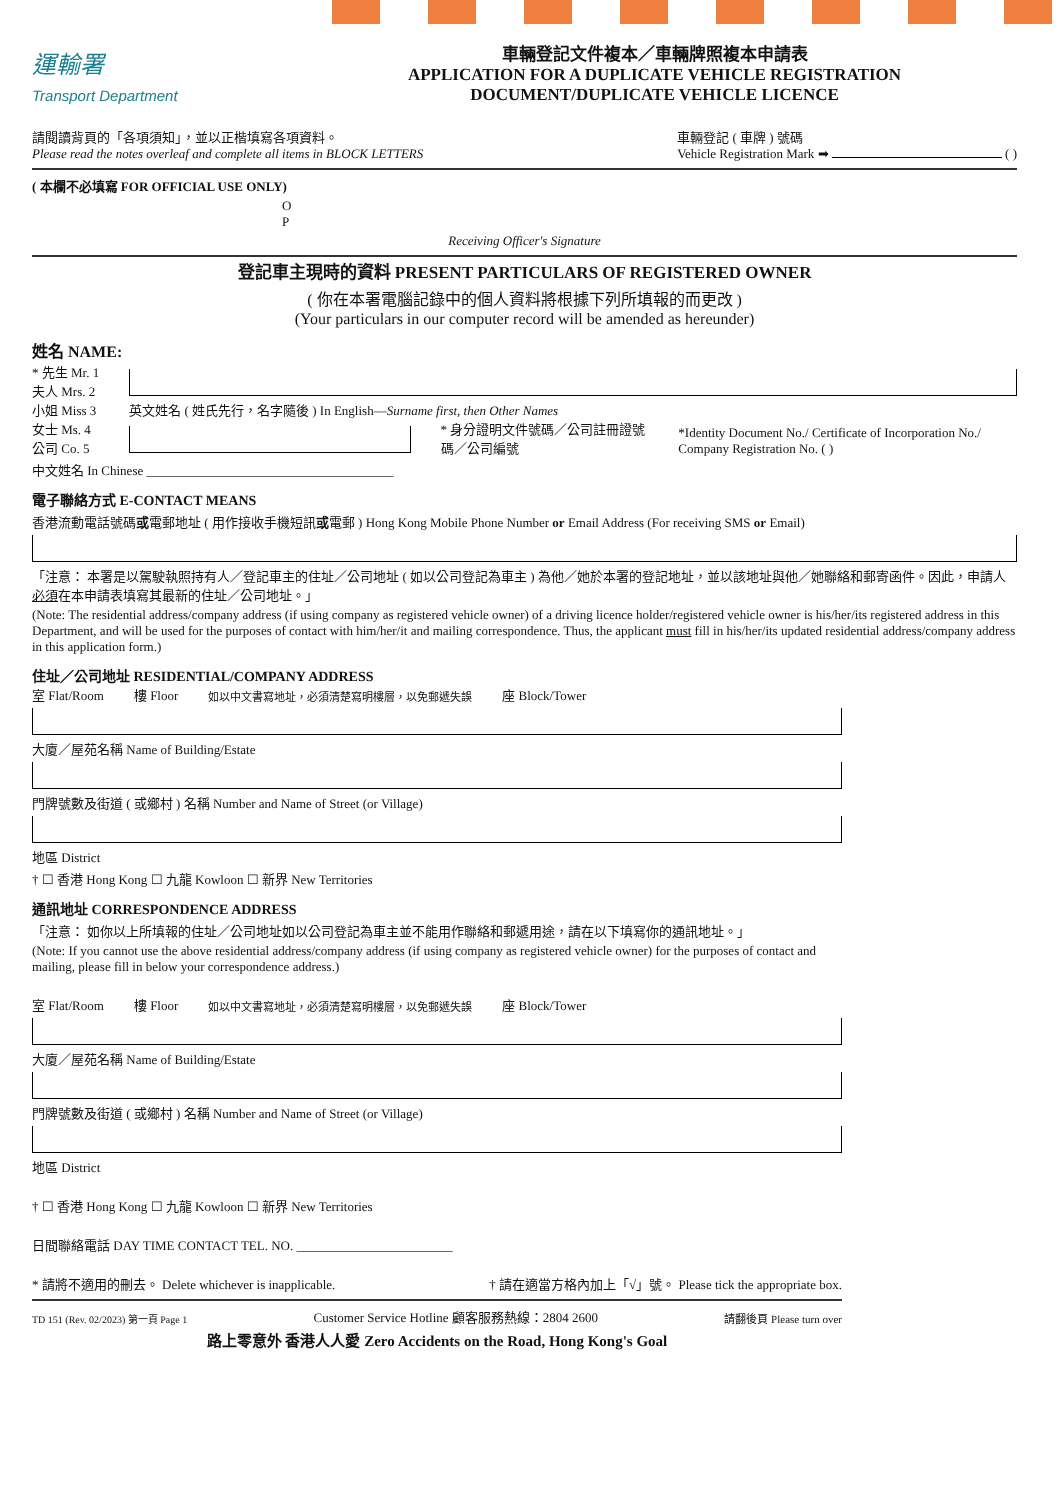運輸署
Transport Department
車輛登記文件複本／車輛牌照複本申請表
APPLICATION FOR A DUPLICATE VEHICLE REGISTRATION
DOCUMENT/DUPLICATE VEHICLE LICENCE
請閱讀背頁的「各項須知」，並以正楷填寫各項資料。
Please read the notes overleaf and complete all items in BLOCK LETTERS
車輛登記 ( 車牌 ) 號碼
Vehicle Registration Mark ➡ ( )
( 本欄不必填寫 FOR OFFICIAL USE ONLY)
O
P
Receiving Officer's Signature
登記車主現時的資料 PRESENT PARTICULARS OF REGISTERED OWNER
( 你在本署電腦記錄中的個人資料將根據下列所填報的而更改 )
(Your particulars in our computer record will be amended as hereunder)
姓名 NAME:
* 先生 Mr. 1
夫人 Mrs. 2
小姐 Miss 3
女士 Ms. 4
公司 Co. 5
英文姓名 ( 姓氏先行，名字隨後 ) In English—Surname first, then Other Names
* 身分證明文件號碼／公司註冊證號碼／公司編號
*Identity Document No./ Certificate of Incorporation No./ Company Registration No. ( )
中文姓名 In Chinese ______________________________________
電子聯絡方式 E-CONTACT MEANS
香港流動電話號碼或電郵地址 ( 用作接收手機短訊或電郵 ) Hong Kong Mobile Phone Number or Email Address (For receiving SMS or Email)
「注意： 本署是以駕駛執照持有人／登記車主的住址／公司地址 ( 如以公司登記為車主 ) 為他／她於本署的登記地址，並以該地址與他／她聯絡和郵寄函件。因此，申請人必須在本申請表填寫其最新的住址／公司地址。」
(Note: The residential address/company address (if using company as registered vehicle owner) of a driving licence holder/registered vehicle owner is his/her/its registered address in this Department, and will be used for the purposes of contact with him/her/it and mailing correspondence. Thus, the applicant must fill in his/her/its updated residential address/company address in this application form.)
住址／公司地址 RESIDENTIAL/COMPANY ADDRESS
室 Flat/Room 樓 Floor 如以中文書寫地址，必須清楚寫明樓層，以免郵遞失誤 座 Block/Tower
大廈／屋苑名稱 Name of Building/Estate
門牌號數及街道 ( 或鄉村 ) 名稱 Number and Name of Street (or Village)
地區 District
† ☐ 香港 Hong Kong ☐ 九龍 Kowloon ☐ 新界 New Territories
通訊地址 CORRESPONDENCE ADDRESS
「注意： 如你以上所填報的住址／公司地址如以公司登記為車主並不能用作聯絡和郵遞用途，請在以下填寫你的通訊地址。」
(Note: If you cannot use the above residential address/company address (if using company as registered vehicle owner) for the purposes of contact and mailing, please fill in below your correspondence address.)
室 Flat/Room 樓 Floor 如以中文書寫地址，必須清楚寫明樓層，以免郵遞失誤 座 Block/Tower
大廈／屋苑名稱 Name of Building/Estate
門牌號數及街道 ( 或鄉村 ) 名稱 Number and Name of Street (or Village)
地區 District
† ☐ 香港 Hong Kong ☐ 九龍 Kowloon ☐ 新界 New Territories
日間聯絡電話 DAY TIME CONTACT TEL. NO. ________________________
* 請將不適用的刪去。 Delete whichever is inapplicable. † 請在適當方格內加上「√」號。 Please tick the appropriate box.
TD 151 (Rev. 02/2023) 第一頁 Page 1 Customer Service Hotline 顧客服務熱線：2804 2600 請翻後頁 Please turn over
路上零意外 香港人人愛 Zero Accidents on the Road, Hong Kong's Goal